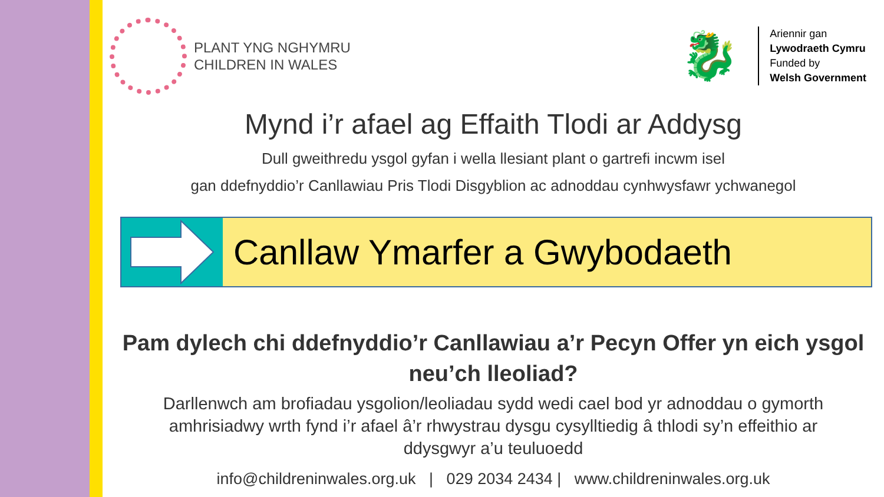PLANT YNG NGHYMRU
CHILDREN IN WALES
🐉
Ariennir gan
Lywodraeth Cymru
Funded by
Welsh Government
Mynd i’r afael ag Effaith Tlodi ar Addysg
Dull gweithredu ysgol gyfan i wella llesiant plant o gartrefi incwm isel
gan ddefnyddio’r Canllawiau Pris Tlodi Disgyblion ac adnoddau cynhwysfawr ychwanegol
Canllaw Ymarfer a Gwybodaeth
Pam dylech chi ddefnyddio’r Canllawiau a’r Pecyn Offer yn eich ysgol neu’ch lleoliad?
Darllenwch am brofiadau ysgolion/leoliadau sydd wedi cael bod yr adnoddau o gymorth amhrisiadwy wrth fynd i’r afael â’r rhwystrau dysgu cysylltiedig â thlodi sy’n effeithio ar ddysgwyr a’u teuluoedd
info@childreninwales.org.uk | 029 2034 2434 | www.childreninwales.org.uk